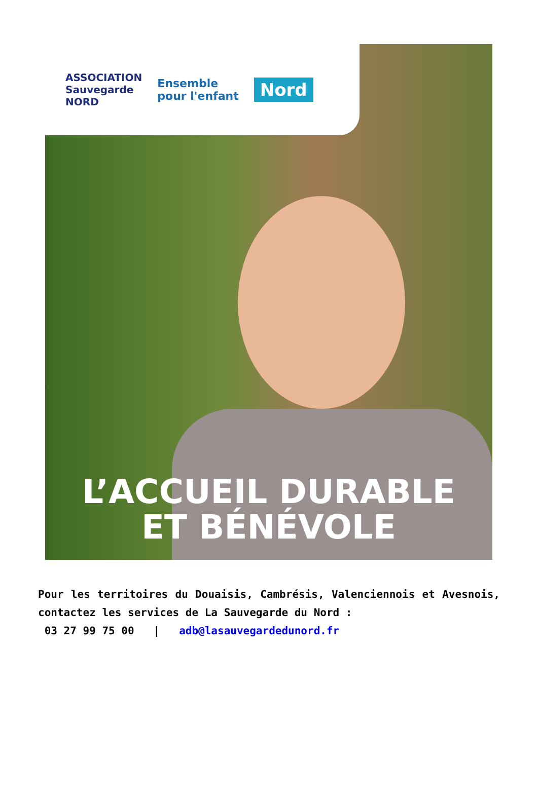ASSOCIATION
Sauvegarde
NORD
Ensemble
pour l'enfant
Nord
L’ACCUEIL DURABLE
ET BÉNÉVOLE
Pour les territoires du Douaisis, Cambrésis, Valenciennois et Avesnois, contactez les services de La Sauvegarde du Nord :
03 27 99 75 00 | adb@lasauvegardedunord.fr